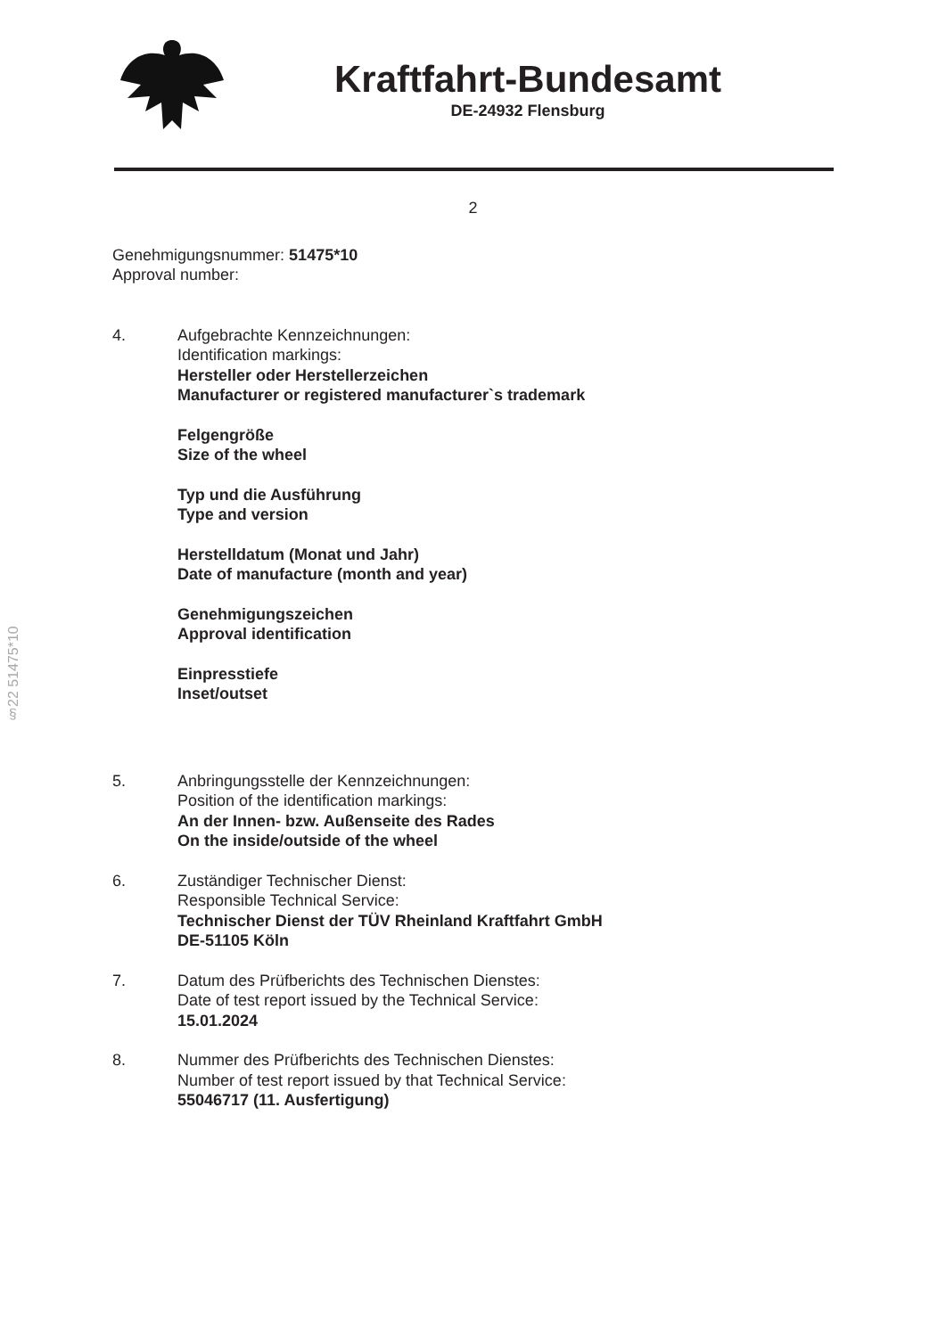Kraftfahrt-Bundesamt
DE-24932 Flensburg
2
Genehmigungsnummer: 51475*10
Approval number:
4. Aufgebrachte Kennzeichnungen:
Identification markings:
Hersteller oder Herstellerzeichen
Manufacturer or registered manufacturer`s trademark
Felgengröße
Size of the wheel
Typ und die Ausführung
Type and version
Herstelldatum (Monat und Jahr)
Date of manufacture (month and year)
Genehmigungszeichen
Approval identification
Einpresstiefe
Inset/outset
5. Anbringungsstelle der Kennzeichnungen:
Position of the identification markings:
An der Innen- bzw. Außenseite des Rades
On the inside/outside of the wheel
6. Zuständiger Technischer Dienst:
Responsible Technical Service:
Technischer Dienst der TÜV Rheinland Kraftfahrt GmbH
DE-51105 Köln
7. Datum des Prüfberichts des Technischen Dienstes:
Date of test report issued by the Technical Service:
15.01.2024
8. Nummer des Prüfberichts des Technischen Dienstes:
Number of test report issued by that Technical Service:
55046717 (11. Ausfertigung)
§22 51475*10